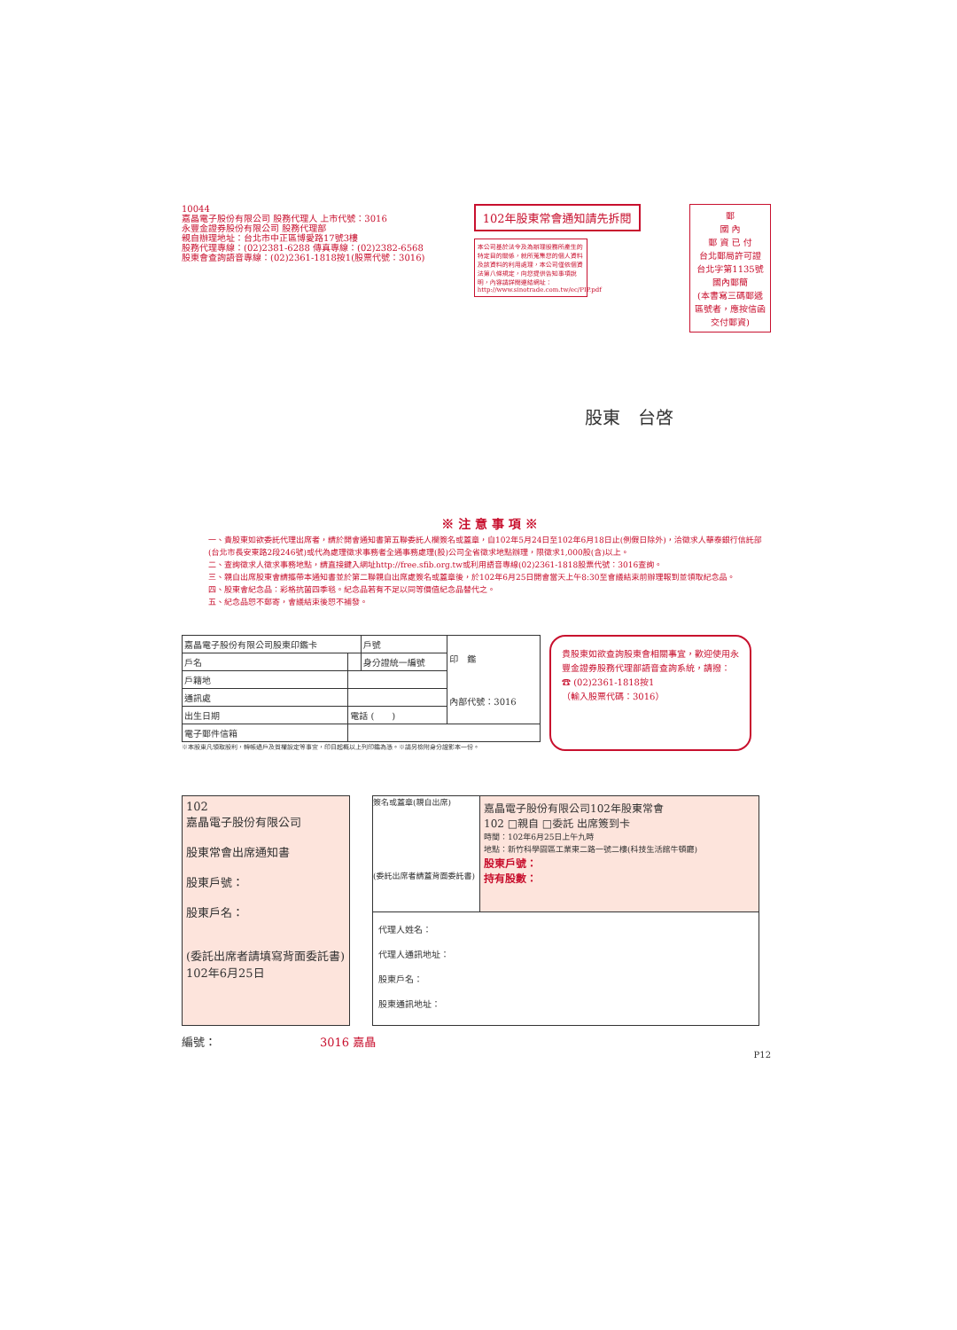10044
嘉晶電子股份有限公司 股務代理人 上市代號：3016
永豐金證券股份有限公司 股務代理部
親自辦理地址：台北市中正區博愛路17號3樓
股務代理專線：(02)2381-6288 傳真專線：(02)2382-6568
股東會查詢語音專線：(02)2361-1818按1(股票代號：3016)
102年股東常會通知請先拆閱
本公司基於法令及為辦理股務所產生的特定目的關係，就所蒐集您的個人資料及該資料的利用處理，本公司僅依個資法第八條規定，向您提供告知事項說明，內容請詳閱連結網址：http://www.sinotrade.com.tw/ec/PIP.pdf
郵
國 內
郵 資 已 付
台北郵局許可證
台北字第1135號
國內郵簡
(本書寫三碼郵遞區號者，應按信函交付郵資)
股東　台啓
※ 注 意 事 項 ※
一、貴股東如欲委託代理出席者，請於開會通知書第五聯委託人欄簽名或蓋章，自102年5月24日至102年6月18日止(例假日除外)，洽徵求人華泰銀行信託部(台北市長安東路2段246號)或代為處理徵求事務者全通事務處理(股)公司全省徵求地點辦理，限徵求1,000股(含)以上。
二、查詢徵求人徵求事務地點，請直接鍵入網址http://free.sfib.org.tw或利用語音專線(02)2361-1818股票代號：3016查詢。
三、親自出席股東會請攜帶本通知書並於第二聯親自出席處簽名或蓋章後，於102年6月25日開會當天上午8:30至會議結束前辦理報到並領取紀念品。
四、股東會紀念品：彩格抗菌四季毯。紀念品若有不足以同等價值紀念品替代之。
五、紀念品恕不郵寄，會議結束後恕不補發。
| 嘉晶電子股份有限公司股東印鑑卡 | | | 戶號 | 印 鑑 內部代號：3016 |
| 戶名 | | 身分證統一編號 | | |
| 戶籍地 | | | | |
| 通訊處 | | | | |
| 出生日期 | 電話 ( ) | | | |
| 電子郵件信箱 | | | | |
※本股東凡領取股利，轉帳過戶及質權設定等事宜，印日起概以上列印鑑為憑。※請另檢附身分證影本一份。
貴股東如欲查詢股東會相關事宜，歡迎使用永豐金證券股務代理部語音查詢系統，請撥：
☎ (02)2361-1818按1
（輸入股票代碼：3016）
102
嘉晶電子股份有限公司
股東常會出席通知書
股東戶號：
股東戶名：
(委託出席者請填寫背面委託書)
102年6月25日
簽名或蓋章(親自出席)
(委託出席者請蓋背面委託書)
嘉晶電子股份有限公司102年股東常會
102 □親自 □委託 出席簽到卡
時間：102年6月25日上午九時
地點：新竹科學園區工業東二路一號二樓(科技生活館牛頓廳)
股東戶號：
持有股數：
代理人姓名：
代理人通訊地址：
股東戶名：
股東通訊地址：
編號：　　　　　　　　　3016 嘉晶
P12